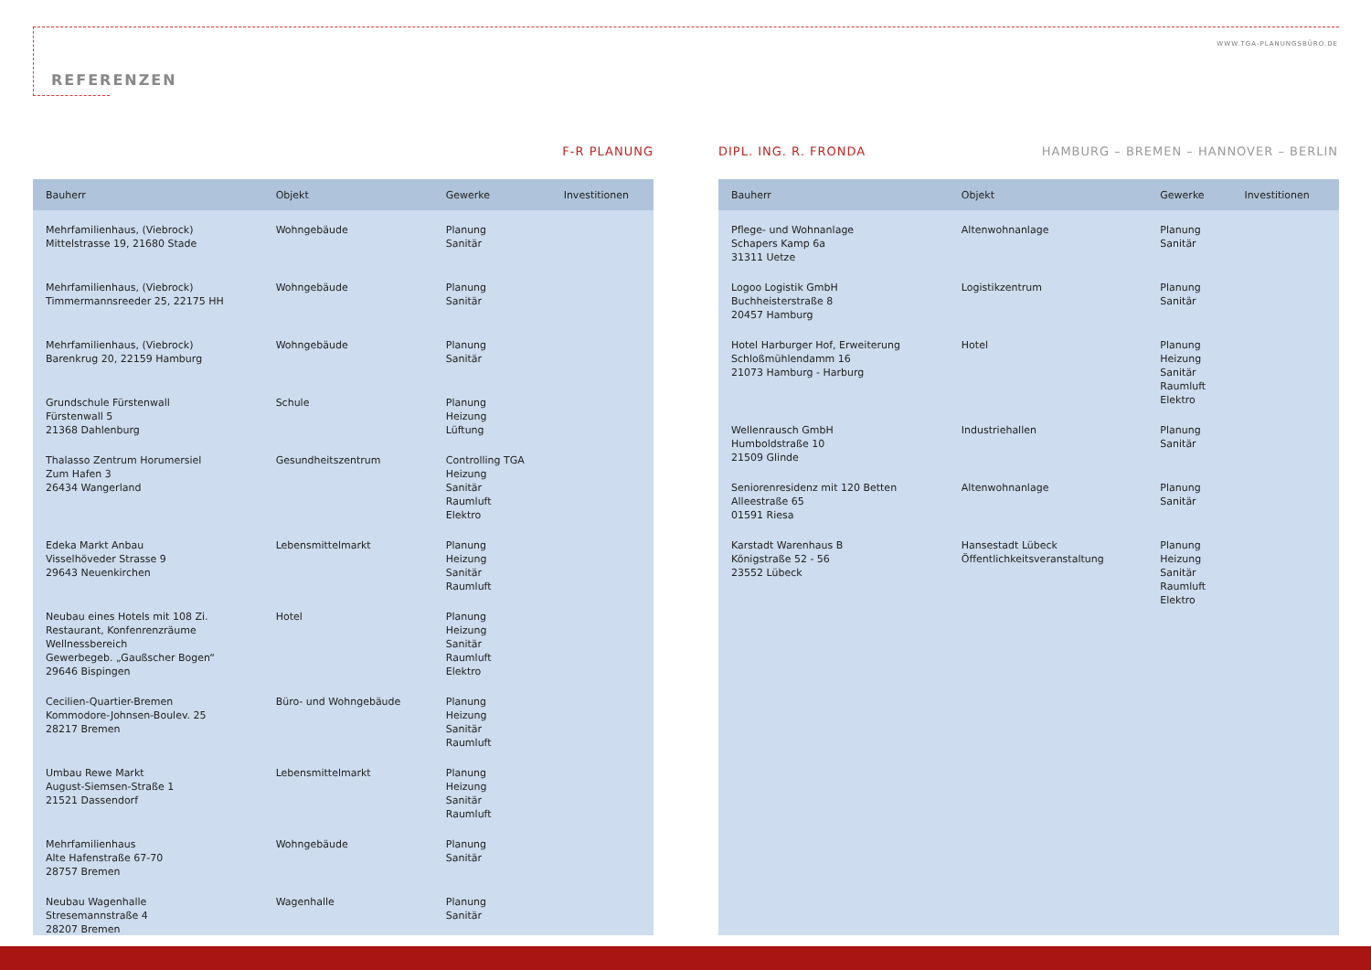WWW.TGA-PLANUNGSBÜRO.DE
REFERENZEN
F-R PLANUNG DIPL. ING. R. FRONDA HAMBURG – BREMEN – HANNOVER – BERLIN
| Bauherr | Objekt | Gewerke | Investitionen |
| --- | --- | --- | --- |
| Mehrfamilienhaus, (Viebrock) Mittelstrasse 19, 21680 Stade | Wohngebäude | Planung Sanitär | |
| Mehrfamilienhaus, (Viebrock) Timmermannsreeder 25, 22175 HH | Wohngebäude | Planung Sanitär | |
| Mehrfamilienhaus, (Viebrock) Barenkrug 20, 22159 Hamburg | Wohngebäude | Planung Sanitär | |
| Grundschule Fürstenwall Fürstenwall 5 21368 Dahlenburg | Schule | Planung Heizung Lüftung | |
| Thalasso Zentrum Horumersiel Zum Hafen 3 26434 Wangerland | Gesundheitszentrum | Controlling TGA Heizung Sanitär Raumluft Elektro | |
| Edeka Markt Anbau Visselhöveder Strasse 9 29643 Neuenkirchen | Lebensmittelmarkt | Planung Heizung Sanitär Raumluft | |
| Neubau eines Hotels mit 108 Zi. Restaurant, Konfenrenzräume Wellnessbereich Gewerbegeb. „Gaußscher Bogen“ 29646 Bispingen | Hotel | Planung Heizung Sanitär Raumluft Elektro | |
| Cecilien-Quartier-Bremen Kommodore-Johnsen-Boulev. 25 28217 Bremen | Büro- und Wohngebäude | Planung Heizung Sanitär Raumluft | |
| Umbau Rewe Markt August-Siemsen-Straße 1 21521 Dassendorf | Lebensmittelmarkt | Planung Heizung Sanitär Raumluft | |
| Mehrfamilienhaus Alte Hafenstraße 67-70 28757 Bremen | Wohngebäude | Planung Sanitär | |
| Neubau Wagenhalle Stresemannstraße 4 28207 Bremen | Wagenhalle | Planung Sanitär | |
| Bauherr | Objekt | Gewerke | Investitionen |
| --- | --- | --- | --- |
| Pflege- und Wohnanlage Schapers Kamp 6a 31311 Uetze | Altenwohnanlage | Planung Sanitär | |
| Logoo Logistik GmbH Buchheisterstraße 8 20457 Hamburg | Logistikzentrum | Planung Sanitär | |
| Hotel Harburger Hof, Erweiterung Schloßmühlendamm 16 21073 Hamburg - Harburg | Hotel | Planung Heizung Sanitär Raumluft Elektro | |
| Wellenrausch GmbH Humboldstraße 10 21509 Glinde | Industriehallen | Planung Sanitär | |
| Seniorenresidenz mit 120 Betten Alleestraße 65 01591 Riesa | Altenwohnanlage | Planung Sanitär | |
| Karstadt Warenhaus B Königstraße 52 - 56 23552 Lübeck | Hansestadt Lübeck Öffentlichkeitsveranstaltung | Planung Heizung Sanitär Raumluft Elektro | |